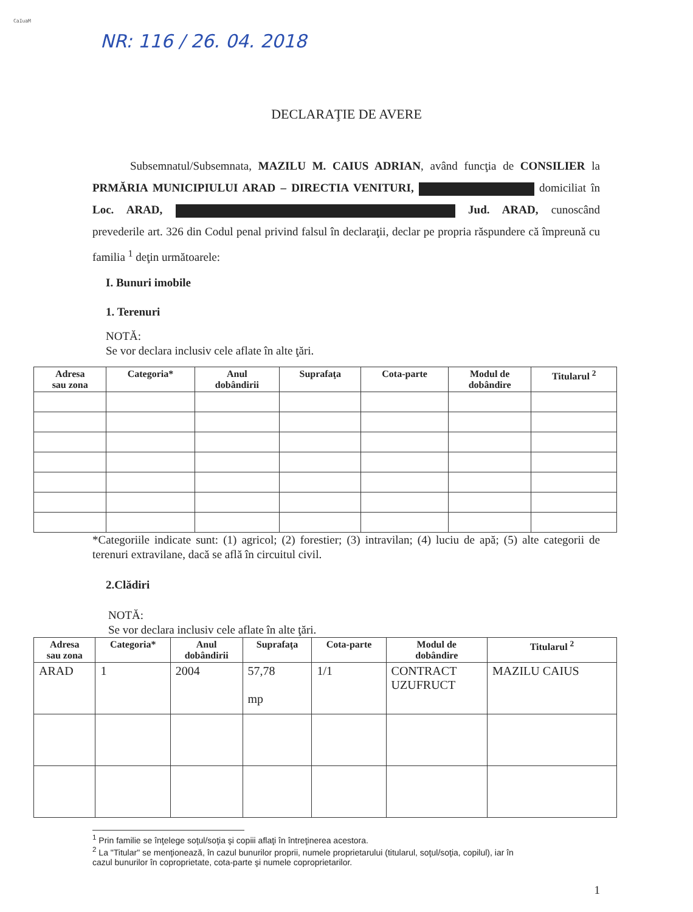CaIuaM
NR: 116 / 26. 04. 2018
DECLARAŢIE DE AVERE
Subsemnatul/Subsemnata, MAZILU M. CAIUS ADRIAN, având funcţia de CONSILIER la PRMĂRIA MUNICIPIULUI ARAD – DIRECTIA VENITURI, domiciliat în Loc. ARAD, Jud. ARAD, cunoscând prevederile art. 326 din Codul penal privind falsul în declaraţii, declar pe propria răspundere că împreună cu familia <sup>1</sup> deţin următoarele:
I. Bunuri imobile
1. Terenuri
NOTĂ:
Se vor declara inclusiv cele aflate în alte ţări.
| Adresa sau zona | Categoria* | Anul dobândirii | Suprafaţa | Cota-parte | Modul de dobândire | Titularul <sup>2</sup> |
| --- | --- | --- | --- | --- | --- | --- |
*Categoriile indicate sunt: (1) agricol; (2) forestier; (3) intravilan; (4) luciu de apă; (5) alte categorii de terenuri extravilane, dacă se află în circuitul civil.
2.Clădiri
NOTĂ:
Se vor declara inclusiv cele aflate în alte ţări.
| Adresa sau zona | Categoria* | Anul dobândirii | Suprafaţa | Cota-parte | Modul de dobândire | Titularul <sup>2</sup> |
| --- | --- | --- | --- | --- | --- | --- |
| ARAD | 1 | 2004 | 57,78 mp | 1/1 | CONTRACT UZUFRUCT | MAZILU CAIUS |
<sup>1</sup> Prin familie se înţelege soţul/soţia şi copiii aflaţi în întreţinerea acestora.
<sup>2</sup> La "Titular" se menţionează, în cazul bunurilor proprii, numele proprietarului (titularul, soţul/soţia, copilul), iar în
cazul bunurilor în coproprietate, cota-parte şi numele coproprietarilor.
1